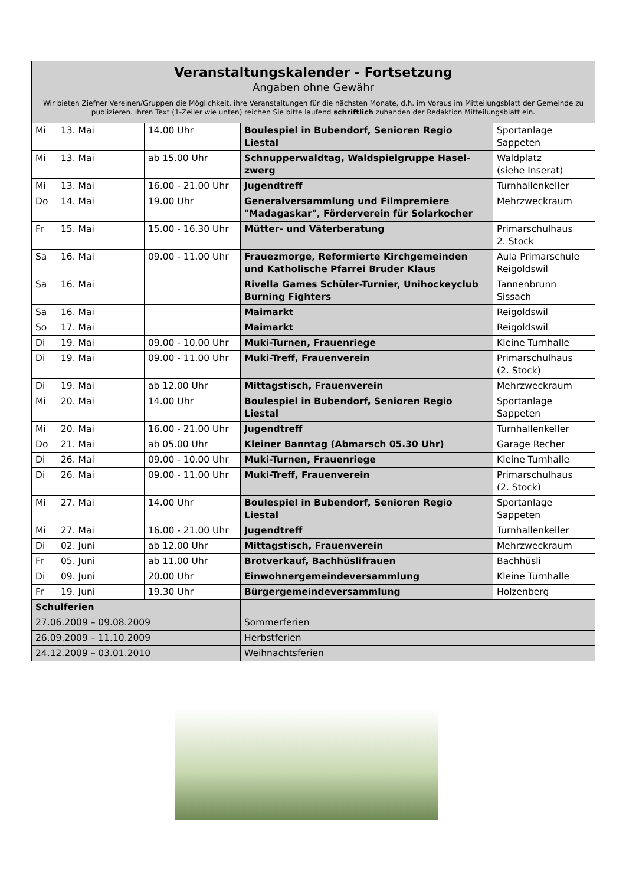| Veranstaltungskalender - Fortsetzung Angaben ohne Gewähr Wir bieten Ziefner Vereinen/Gruppen die Möglichkeit, ihre Veranstaltungen für die nächsten Monate, d.h. im Voraus im Mitteilungsblatt der Gemeinde zu publizieren. Ihren Text (1-Zeiler wie unten) reichen Sie bitte laufend schriftlich zuhanden der Redaktion Mitteilungsblatt ein. | | | | |
| --- | --- | --- | --- | --- |
| Mi | 13. Mai | 14.00 Uhr | Boulespiel in Bubendorf, Senioren Regio Liestal | Sportanlage Sappeten |
| Mi | 13. Mai | ab 15.00 Uhr | Schnupperwaldtag, Waldspielgruppe Hasel-zwerg | Waldplatz (siehe Inserat) |
| Mi | 13. Mai | 16.00 - 21.00 Uhr | Jugendtreff | Turnhallenkeller |
| Do | 14. Mai | 19.00 Uhr | Generalversammlung und Filmpremiere "Madagaskar", Förderverein für Solarkocher | Mehrzweckraum |
| Fr | 15. Mai | 15.00 - 16.30 Uhr | Mütter- und Väterberatung | Primarschulhaus 2. Stock |
| Sa | 16. Mai | 09.00 - 11.00 Uhr | Frauezmorge, Reformierte Kirchgemeinden und Katholische Pfarrei Bruder Klaus | Aula Primarschule Reigoldswil |
| Sa | 16. Mai | | Rivella Games Schüler-Turnier, Unihockeyclub Burning Fighters | Tannenbrunn Sissach |
| Sa | 16. Mai | | Maimarkt | Reigoldswil |
| So | 17. Mai | | Maimarkt | Reigoldswil |
| Di | 19. Mai | 09.00 - 10.00 Uhr | Muki-Turnen, Frauenriege | Kleine Turnhalle |
| Di | 19. Mai | 09.00 - 11.00 Uhr | Muki-Treff, Frauenverein | Primarschulhaus (2. Stock) |
| Di | 19. Mai | ab 12.00 Uhr | Mittagstisch, Frauenverein | Mehrzweckraum |
| Mi | 20. Mai | 14.00 Uhr | Boulespiel in Bubendorf, Senioren Regio Liestal | Sportanlage Sappeten |
| Mi | 20. Mai | 16.00 - 21.00 Uhr | Jugendtreff | Turnhallenkeller |
| Do | 21. Mai | ab 05.00 Uhr | Kleiner Banntag (Abmarsch 05.30 Uhr) | Garage Recher |
| Di | 26. Mai | 09.00 - 10.00 Uhr | Muki-Turnen, Frauenriege | Kleine Turnhalle |
| Di | 26. Mai | 09.00 - 11.00 Uhr | Muki-Treff, Frauenverein | Primarschulhaus (2. Stock) |
| Mi | 27. Mai | 14.00 Uhr | Boulespiel in Bubendorf, Senioren Regio Liestal | Sportanlage Sappeten |
| Mi | 27. Mai | 16.00 - 21.00 Uhr | Jugendtreff | Turnhallenkeller |
| Di | 02. Juni | ab 12.00 Uhr | Mittagstisch, Frauenverein | Mehrzweckraum |
| Fr | 05. Juni | ab 11.00 Uhr | Brotverkauf, Bachhüslifrauen | Bachhüsli |
| Di | 09. Juni | 20.00 Uhr | Einwohnergemeindeversammlung | Kleine Turnhalle |
| Fr | 19. Juni | 19.30 Uhr | Bürgergemeindeversammlung | Holzenberg |
| Schulferien | | | | |
| 27.06.2009 – 09.08.2009 | | | Sommerferien | |
| 26.09.2009 – 11.10.2009 | | | Herbstferien | |
| 24.12.2009 – 03.01.2010 | | | Weihnachtsferien | |